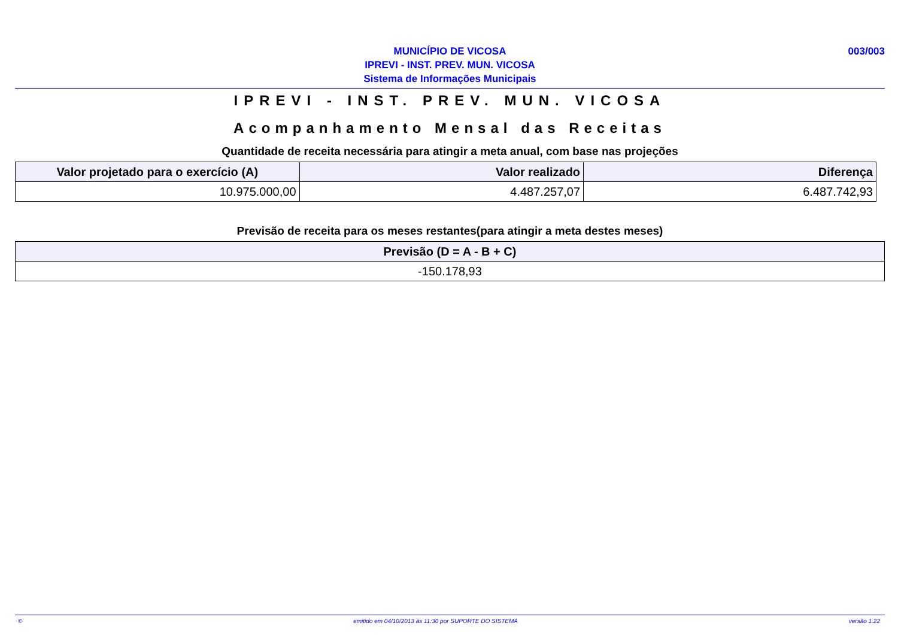003/003
MUNICÍPIO DE VICOSA
IPREVI - INST. PREV. MUN. VICOSA
Sistema de Informações Municipais
IPREVI - INST. PREV. MUN. VICOSA
Acompanhamento Mensal das Receitas
Quantidade de receita necessária para atingir a meta anual, com base nas projeções
| Valor projetado para o exercício (A) | Valor realizado | Diferença |
| --- | --- | --- |
| 10.975.000,00 | 4.487.257,07 | 6.487.742,93 |
Previsão de receita para os meses restantes(para atingir a meta destes meses)
| Previsão (D = A - B + C) |
| --- |
| -150.178,93 |
© emitido em 04/10/2013 às 11:30 por SUPORTE DO SISTEMA versão 1.22